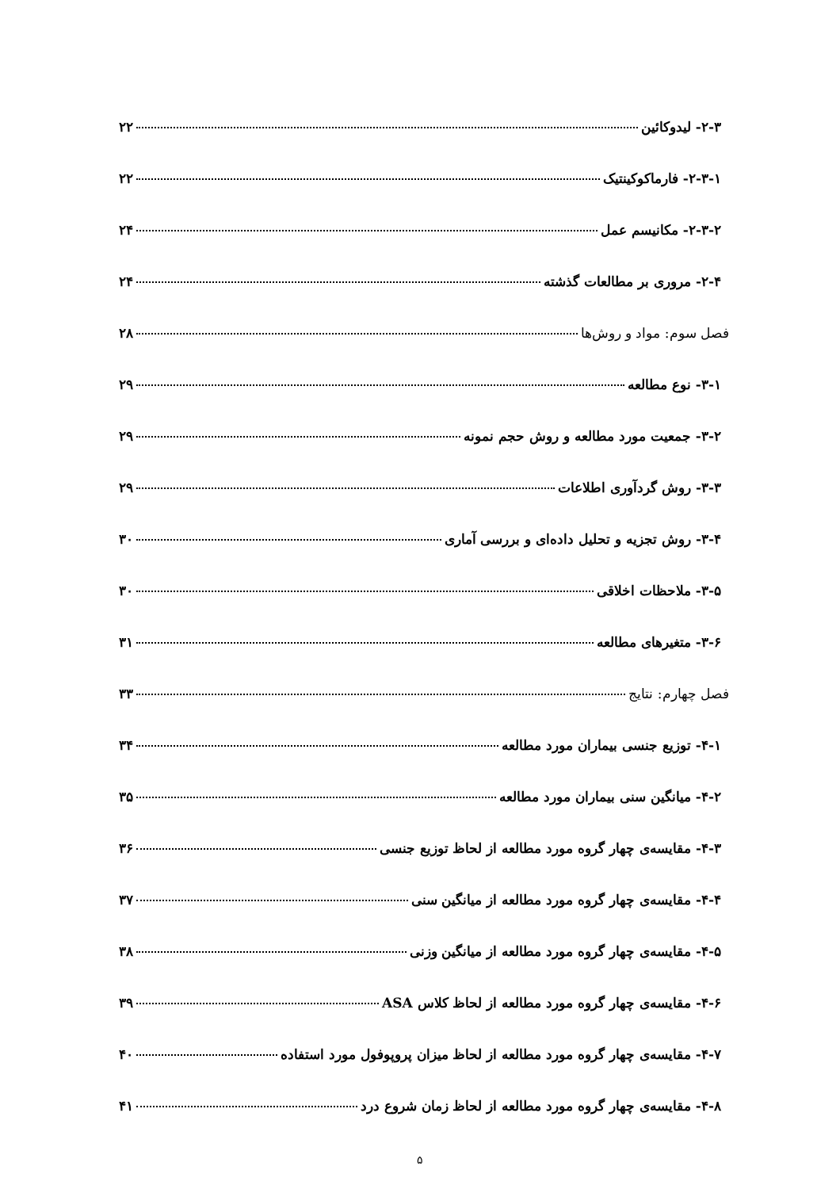۲-۳- لیدوکائین ۲۲
۲-۳-۱- فارماکوکینتیک ۲۲
۲-۳-۲- مکانیسم عمل ۲۴
۲-۴- مروری بر مطالعات گذشته ۲۴
فصل سوم: مواد و روش‌ها ۲۸
۳-۱- نوع مطالعه ۲۹
۳-۲- جمعیت مورد مطالعه و روش حجم نمونه ۲۹
۳-۳- روش گردآوری اطلاعات ۲۹
۳-۴- روش تجزیه و تحلیل داده‌ای و بررسی آماری ۳۰
۳-۵- ملاحظات اخلاقی ۳۰
۳-۶- متغیرهای مطالعه ۳۱
فصل چهارم: نتایج ۳۳
۴-۱- توزیع جنسی بیماران مورد مطالعه ۳۴
۴-۲- میانگین سنی بیماران مورد مطالعه ۳۵
۴-۳- مقایسه‌ی چهار گروه مورد مطالعه از لحاظ توزیع جنسی ۳۶
۴-۴- مقایسه‌ی چهار گروه مورد مطالعه از میانگین سنی ۳۷
۴-۵- مقایسه‌ی چهار گروه مورد مطالعه از میانگین وزنی ۳۸
۴-۶- مقایسه‌ی چهار گروه مورد مطالعه از لحاظ کلاس ASA ۳۹
۴-۷- مقایسه‌ی چهار گروه مورد مطالعه از لحاظ میزان پروپوفول مورد استفاده ۴۰
۴-۸- مقایسه‌ی چهار گروه مورد مطالعه از لحاظ زمان شروع درد ۴۱
۵